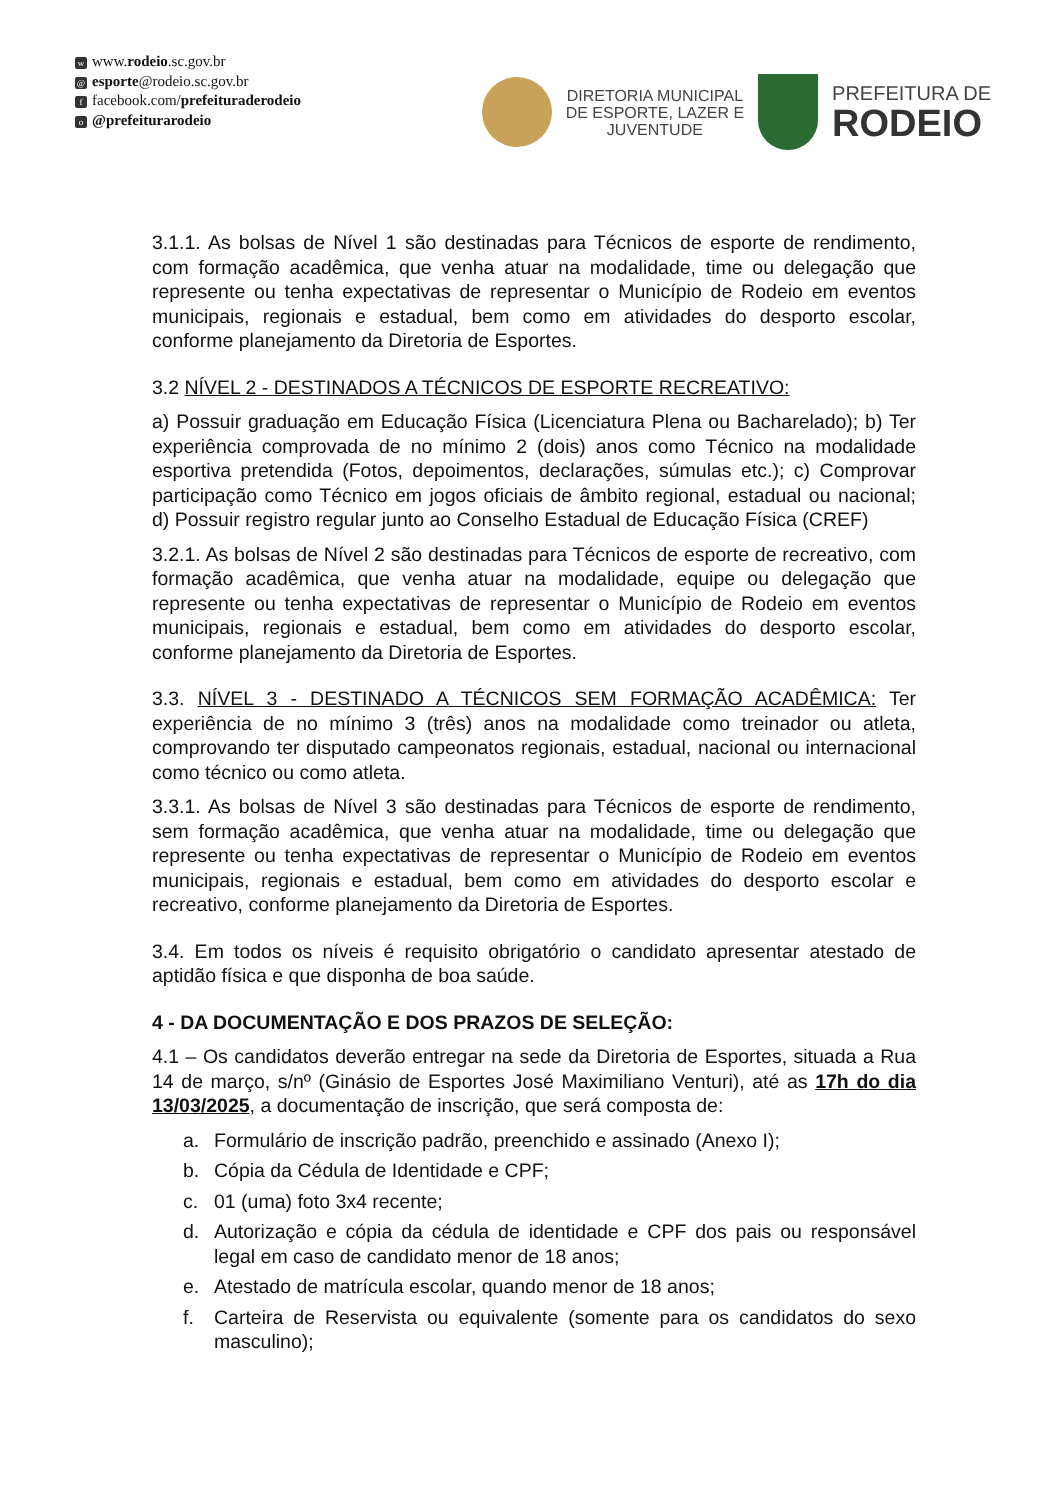wwww.rodeio.sc.gov.br
@ esporte@rodeio.sc.gov.br
ffacebook.com/prefeituraderodeio
o @prefeiturarodeio
DIRETORIA MUNICIPAL
DE ESPORTE, LAZER E
JUVENTUDE
PREFEITURA DE
RODEIO
3.1.1. As bolsas de Nível 1 são destinadas para Técnicos de esporte de rendimento, com formação acadêmica, que venha atuar na modalidade, time ou delegação que represente ou tenha expectativas de representar o Município de Rodeio em eventos municipais, regionais e estadual, bem como em atividades do desporto escolar, conforme planejamento da Diretoria de Esportes.
3.2 NÍVEL 2 - DESTINADOS A TÉCNICOS DE ESPORTE RECREATIVO:
a) Possuir graduação em Educação Física (Licenciatura Plena ou Bacharelado); b) Ter experiência comprovada de no mínimo 2 (dois) anos como Técnico na modalidade esportiva pretendida (Fotos, depoimentos, declarações, súmulas etc.); c) Comprovar participação como Técnico em jogos oficiais de âmbito regional, estadual ou nacional; d) Possuir registro regular junto ao Conselho Estadual de Educação Física (CREF)
3.2.1. As bolsas de Nível 2 são destinadas para Técnicos de esporte de recreativo, com formação acadêmica, que venha atuar na modalidade, equipe ou delegação que represente ou tenha expectativas de representar o Município de Rodeio em eventos municipais, regionais e estadual, bem como em atividades do desporto escolar, conforme planejamento da Diretoria de Esportes.
3.3. NÍVEL 3 - DESTINADO A TÉCNICOS SEM FORMAÇÃO ACADÊMICA: Ter experiência de no mínimo 3 (três) anos na modalidade como treinador ou atleta, comprovando ter disputado campeonatos regionais, estadual, nacional ou internacional como técnico ou como atleta.
3.3.1. As bolsas de Nível 3 são destinadas para Técnicos de esporte de rendimento, sem formação acadêmica, que venha atuar na modalidade, time ou delegação que represente ou tenha expectativas de representar o Município de Rodeio em eventos municipais, regionais e estadual, bem como em atividades do desporto escolar e recreativo, conforme planejamento da Diretoria de Esportes.
3.4. Em todos os níveis é requisito obrigatório o candidato apresentar atestado de aptidão física e que disponha de boa saúde.
4 - DA DOCUMENTAÇÃO E DOS PRAZOS DE SELEÇÃO:
4.1 – Os candidatos deverão entregar na sede da Diretoria de Esportes, situada a Rua 14 de março, s/nº (Ginásio de Esportes José Maximiliano Venturi), até as 17h do dia 13/03/2025, a documentação de inscrição, que será composta de:
a. Formulário de inscrição padrão, preenchido e assinado (Anexo I);
b. Cópia da Cédula de Identidade e CPF;
c. 01 (uma) foto 3x4 recente;
d. Autorização e cópia da cédula de identidade e CPF dos pais ou responsável legal em caso de candidato menor de 18 anos;
e. Atestado de matrícula escolar, quando menor de 18 anos;
f. Carteira de Reservista ou equivalente (somente para os candidatos do sexo masculino);